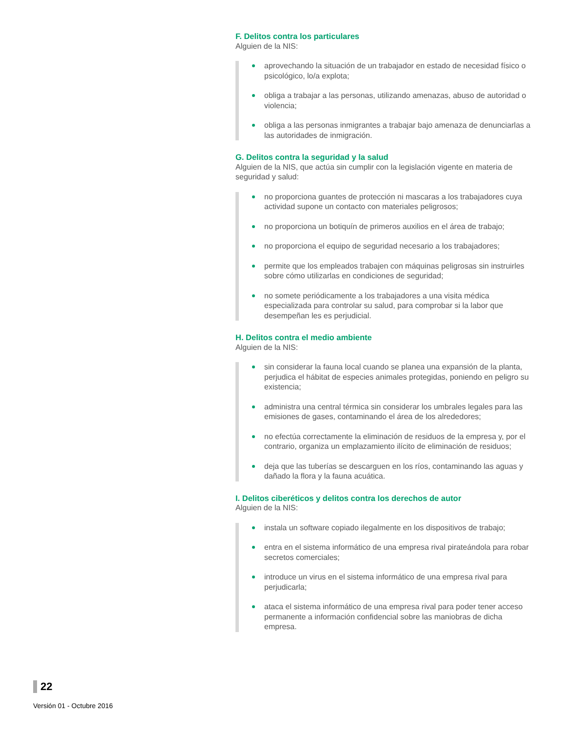F. Delitos contra los particulares
Alguien de la NIS:
aprovechando la situación de un trabajador en estado de necesidad físico o psicológico, lo/a explota;
obliga a trabajar a las personas, utilizando amenazas, abuso de autoridad o violencia;
obliga a las personas inmigrantes a trabajar bajo amenaza de denunciarlas a las autoridades de inmigración.
G. Delitos contra la seguridad y la salud
Alguien de la NIS, que actúa sin cumplir con la legislación vigente en materia de seguridad y salud:
no proporciona guantes de protección ni mascaras a los trabajadores cuya actividad supone un contacto con materiales peligrosos;
no proporciona un botiquín de primeros auxilios en el área de trabajo;
no proporciona el equipo de seguridad necesario a los trabajadores;
permite que los empleados trabajen con máquinas peligrosas sin instruirles sobre cómo utilizarlas en condiciones de seguridad;
no somete periódicamente a los trabajadores a una visita médica especializada para controlar su salud, para comprobar si la labor que desempeñan les es perjudicial.
H. Delitos contra el medio ambiente
Alguien de la NIS:
sin considerar la fauna local cuando se planea una expansión de la planta, perjudica el hábitat de especies animales protegidas, poniendo en peligro su existencia;
administra una central térmica sin considerar los umbrales legales para las emisiones de gases, contaminando el área de los alrededores;
no efectúa correctamente la eliminación de residuos de la empresa y, por el contrario, organiza un emplazamiento ilícito de eliminación de residuos;
deja que las tuberías se descarguen en los ríos, contaminando las aguas y dañado la flora y la fauna acuática.
I. Delitos ciberéticos y delitos contra los derechos de autor
Alguien de la NIS:
instala un software copiado ilegalmente en los dispositivos de trabajo;
entra en el sistema informático de una empresa rival pirateándola para robar secretos comerciales;
introduce un virus en el sistema informático de una empresa rival para perjudicarla;
ataca el sistema informático de una empresa rival para poder tener acceso permanente a información confidencial sobre las maniobras de dicha empresa.
22
Versión 01 - Octubre 2016